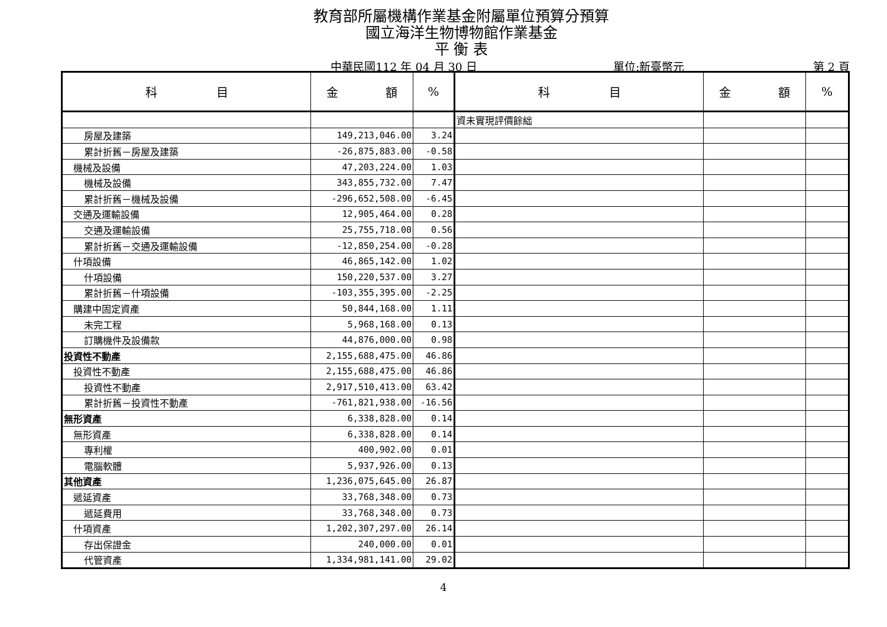教育部所屬機構作業基金附屬單位預算分預算
國立海洋生物博物館作業基金
平 衡 表
中華民國112 年 04 月 30 日 單位:新臺幣元 第 2 頁
| 科 目 | 金 額 | % | 科 目 | 金 額 | % |
| --- | --- | --- | --- | --- | --- |
| | | | 資未實現評價餘絀 | | |
| 房屋及建築 | 149,213,046.00 | 3.24 | | | |
| 累計折舊－房屋及建築 | -26,875,883.00 | -0.58 | | | |
| 機械及設備 | 47,203,224.00 | 1.03 | | | |
| 機械及設備 | 343,855,732.00 | 7.47 | | | |
| 累計折舊－機械及設備 | -296,652,508.00 | -6.45 | | | |
| 交通及運輸設備 | 12,905,464.00 | 0.28 | | | |
| 交通及運輸設備 | 25,755,718.00 | 0.56 | | | |
| 累計折舊－交通及運輸設備 | -12,850,254.00 | -0.28 | | | |
| 什項設備 | 46,865,142.00 | 1.02 | | | |
| 什項設備 | 150,220,537.00 | 3.27 | | | |
| 累計折舊－什項設備 | -103,355,395.00 | -2.25 | | | |
| 購建中固定資產 | 50,844,168.00 | 1.11 | | | |
| 未完工程 | 5,968,168.00 | 0.13 | | | |
| 訂購機件及設備款 | 44,876,000.00 | 0.98 | | | |
| 投資性不動產 | 2,155,688,475.00 | 46.86 | | | |
| 投資性不動產 | 2,155,688,475.00 | 46.86 | | | |
| 投資性不動產 | 2,917,510,413.00 | 63.42 | | | |
| 累計折舊－投資性不動產 | -761,821,938.00 | -16.56 | | | |
| 無形資產 | 6,338,828.00 | 0.14 | | | |
| 無形資產 | 6,338,828.00 | 0.14 | | | |
| 專利權 | 400,902.00 | 0.01 | | | |
| 電腦軟體 | 5,937,926.00 | 0.13 | | | |
| 其他資產 | 1,236,075,645.00 | 26.87 | | | |
| 遞延資產 | 33,768,348.00 | 0.73 | | | |
| 遞延費用 | 33,768,348.00 | 0.73 | | | |
| 什項資產 | 1,202,307,297.00 | 26.14 | | | |
| 存出保證金 | 240,000.00 | 0.01 | | | |
| 代管資產 | 1,334,981,141.00 | 29.02 | | | |
4